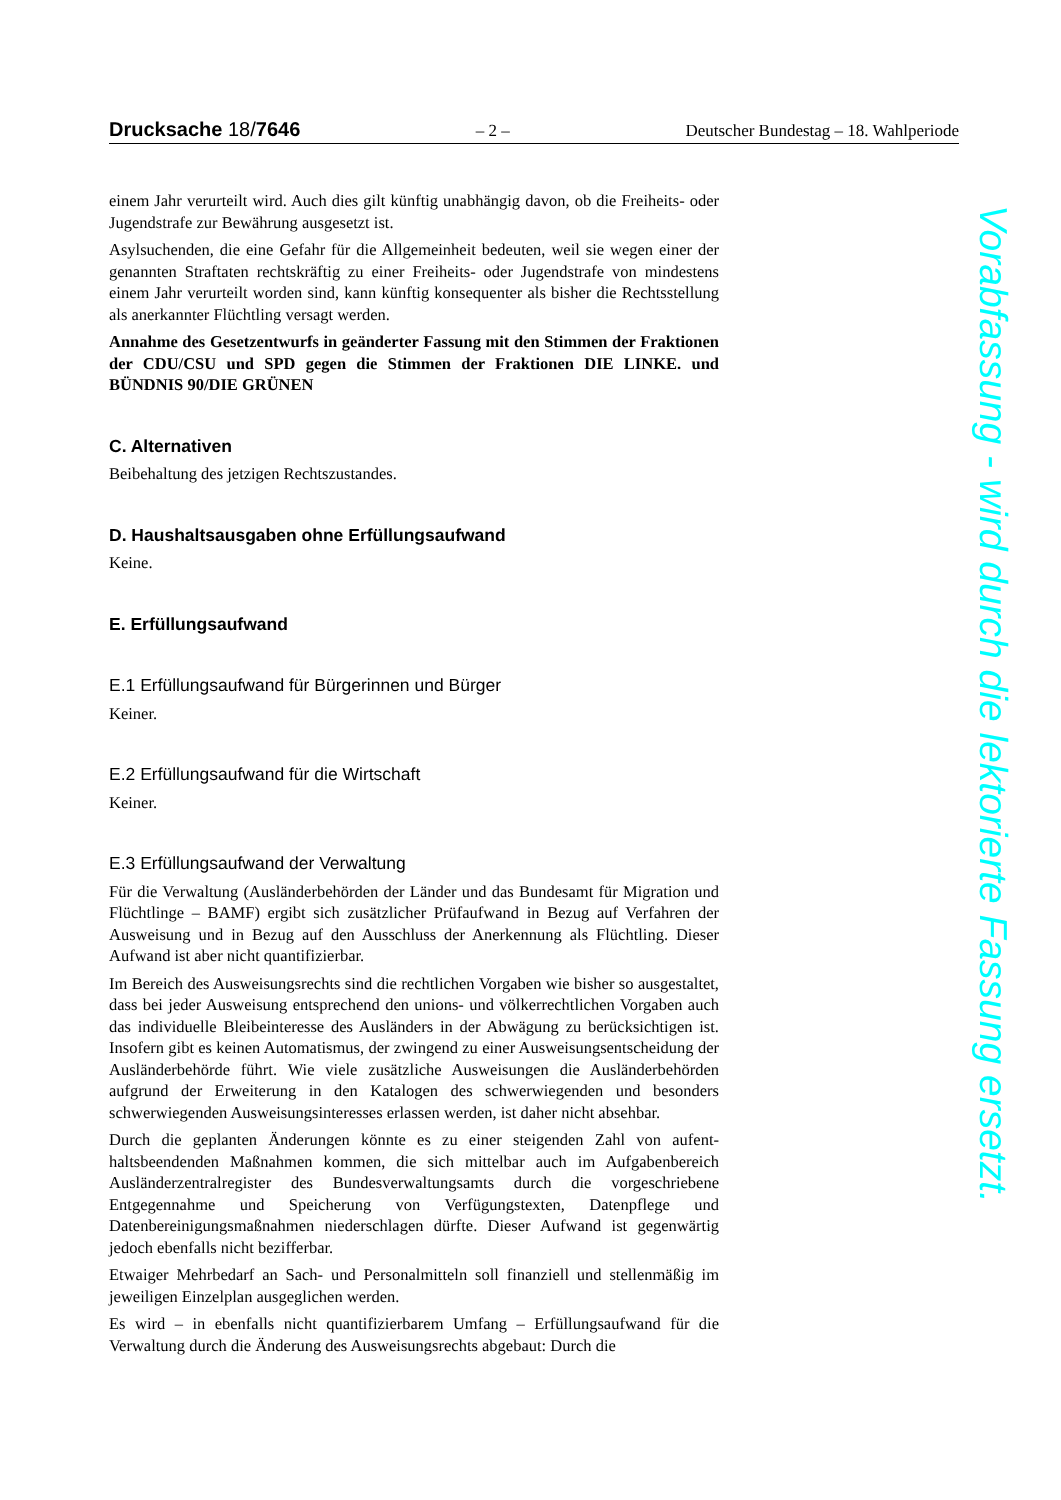Drucksache 18/7646 – 2 – Deutscher Bundestag – 18. Wahlperiode
einem Jahr verurteilt wird. Auch dies gilt künftig unabhängig davon, ob die Frei­heits- oder Jugendstrafe zur Bewährung ausgesetzt ist.
Asylsuchenden, die eine Gefahr für die Allgemeinheit bedeuten, weil sie wegen einer der genannten Straftaten rechtskräftig zu einer Freiheits- oder Jugendstrafe von mindestens einem Jahr verurteilt worden sind, kann künftig konsequenter als bisher die Rechtsstellung als anerkannter Flüchtling versagt werden.
Annahme des Gesetzentwurfs in geänderter Fassung mit den Stimmen der Fraktionen der CDU/CSU und SPD gegen die Stimmen der Fraktionen DIE LINKE. und BÜNDNIS 90/DIE GRÜNEN
C. Alternativen
Beibehaltung des jetzigen Rechtszustandes.
D. Haushaltsausgaben ohne Erfüllungsaufwand
Keine.
E. Erfüllungsaufwand
E.1 Erfüllungsaufwand für Bürgerinnen und Bürger
Keiner.
E.2 Erfüllungsaufwand für die Wirtschaft
Keiner.
E.3 Erfüllungsaufwand der Verwaltung
Für die Verwaltung (Ausländerbehörden der Länder und das Bundesamt für Mig­ration und Flüchtlinge – BAMF) ergibt sich zusätzlicher Prüfaufwand in Bezug auf Verfahren der Ausweisung und in Bezug auf den Ausschluss der Anerkennung als Flüchtling. Dieser Aufwand ist aber nicht quantifizierbar.
Im Bereich des Ausweisungsrechts sind die rechtlichen Vorgaben wie bisher so ausgestaltet, dass bei jeder Ausweisung entsprechend den unions- und völker­rechtlichen Vorgaben auch das individuelle Bleibeinteresse des Ausländers in der Abwägung zu berücksichtigen ist. Insofern gibt es keinen Automatismus, der zwingend zu einer Ausweisungsentscheidung der Ausländerbehörde führt. Wie viele zusätzliche Ausweisungen die Ausländerbehörden aufgrund der Erweite­rung in den Katalogen des schwerwiegenden und besonders schwerwiegenden Ausweisungsinteresses erlassen werden, ist daher nicht absehbar.
Durch die geplanten Änderungen könnte es zu einer steigenden Zahl von aufent­haltsbeendenden Maßnahmen kommen, die sich mittelbar auch im Aufgabenbe­reich Ausländerzentralregister des Bundesverwaltungsamts durch die vorge­schriebene Entgegennahme und Speicherung von Verfügungstexten, Datenpflege und Datenbereinigungsmaßnahmen niederschlagen dürfte. Dieser Aufwand ist gegenwärtig jedoch ebenfalls nicht bezifferbar.
Etwaiger Mehrbedarf an Sach- und Personalmitteln soll finanziell und stellenmä­ßig im jeweiligen Einzelplan ausgeglichen werden.
Es wird – in ebenfalls nicht quantifizierbarem Umfang – Erfüllungsaufwand für die Verwaltung durch die Änderung des Ausweisungsrechts abgebaut: Durch die
Vorabfassung - wird durch die lektorierte Fassung ersetzt.